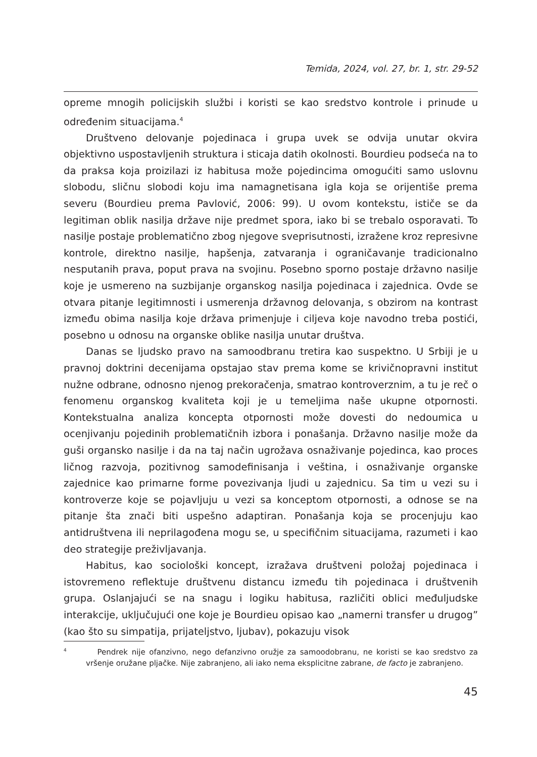Temida, 2024, vol. 27, br. 1, str. 29-52
opreme mnogih policijskih službi i koristi se kao sredstvo kontrole i prinude u određenim situacijama.<sup>4</sup>
Društveno delovanje pojedinaca i grupa uvek se odvija unutar okvira objektivno uspostavljenih struktura i sticaja datih okolnosti. Bourdieu podseća na to da praksa koja proizilazi iz habitusa može pojedincima omogućiti samo uslovnu slobodu, sličnu slobodi koju ima namagnetisana igla koja se orijentiše prema severu (Bourdieu prema Pavlović, 2006: 99). U ovom kontekstu, ističe se da legitiman oblik nasilja države nije predmet spora, iako bi se trebalo osporavati. To nasilje postaje problematično zbog njegove sveprisutnosti, izražene kroz represivne kontrole, direktno nasilje, hapšenja, zatvaranja i ograničavanje tradicionalno nesputanih prava, poput prava na svojinu. Posebno sporno postaje državno nasilje koje je usmereno na suzbijanje organskog nasilja pojedinaca i zajednica. Ovde se otvara pitanje legitimnosti i usmerenja državnog delovanja, s obzirom na kontrast između obima nasilja koje država primenjuje i ciljeva koje navodno treba postići, posebno u odnosu na organske oblike nasilja unutar društva.
Danas se ljudsko pravo na samoodbranu tretira kao suspektno. U Srbiji je u pravnoj doktrini decenijama opstajao stav prema kome se krivičnopravni institut nužne odbrane, odnosno njenog prekoračenja, smatrao kontroverznim, a tu je reč o fenomenu organskog kvaliteta koji je u temeljima naše ukupne otpornosti. Kontekstualna analiza koncepta otpornosti može dovesti do nedoumica u ocenjivanju pojedinih problematičnih izbora i ponašanja. Državno nasilje može da guši organsko nasilje i da na taj način ugrožava osnaživanje pojedinca, kao proces ličnog razvoja, pozitivnog samodefinisanja i veština, i osnaživanje organske zajednice kao primarne forme povezivanja ljudi u zajednicu. Sa tim u vezi su i kontroverze koje se pojavljuju u vezi sa konceptom otpornosti, a odnose se na pitanje šta znači biti uspešno adaptiran. Ponašanja koja se procenjuju kao antidruštvena ili neprilagođena mogu se, u specifičnim situacijama, razumeti i kao deo strategije preživljavanja.
Habitus, kao sociološki koncept, izražava društveni položaj pojedinaca i istovremeno reflektuje društvenu distancu između tih pojedinaca i društvenih grupa. Oslanjajući se na snagu i logiku habitusa, različiti oblici međuljudske interakcije, uključujući one koje je Bourdieu opisao kao „namerni transfer u drugog” (kao što su simpatija, prijateljstvo, ljubav), pokazuju visok
<sup>4</sup> Pendrek nije ofanzivno, nego defanzivno oružje za samoodobranu, ne koristi se kao sredstvo za vršenje oružane pljačke. Nije zabranjeno, ali iako nema eksplicitne zabrane, de facto je zabranjeno.
45